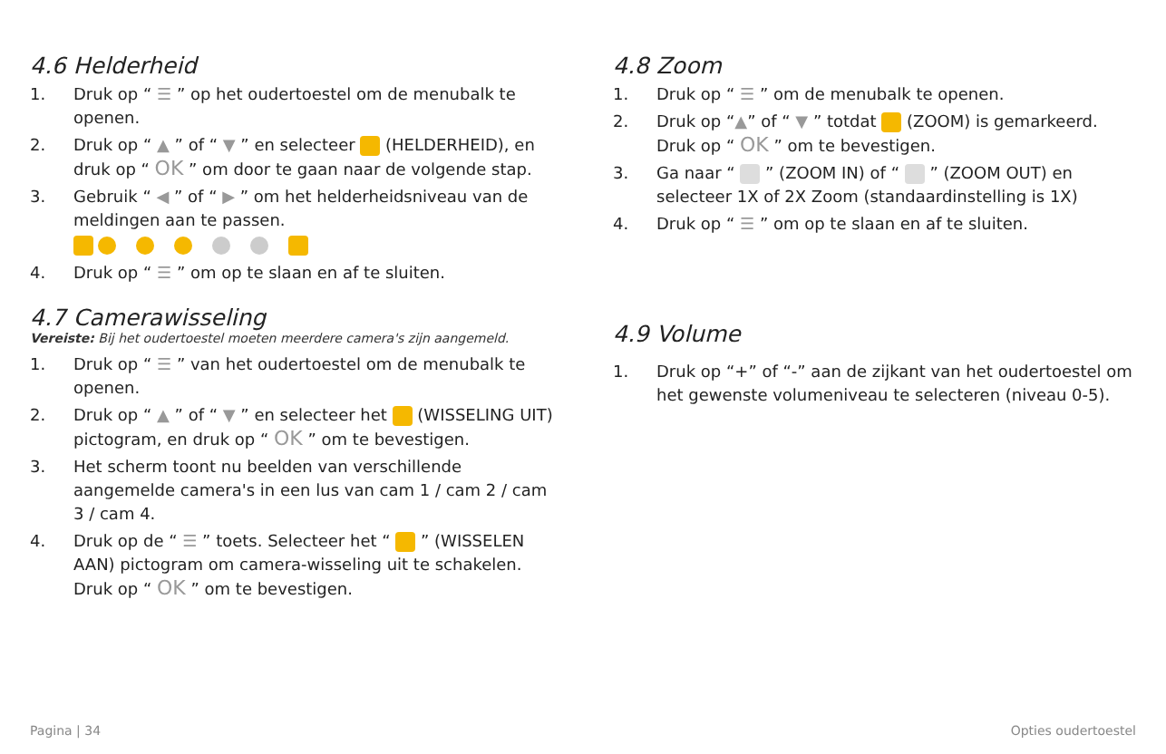4.6 Helderheid
1. Druk op “ ☰ ” op het oudertoestel om de menubalk te openen.
2. Druk op “ ▲ ” of “ ▼ ” en selecteer (HELDERHEID), en druk op “ OK ” om door te gaan naar de volgende stap.
3. Gebruik “ ◀ ” of “ ▶ ” om het helderheidsniveau van de meldingen aan te passen.
4. Druk op “ ☰ ” om op te slaan en af te sluiten.
4.7 Camerawisseling
Vereiste: Bij het oudertoestel moeten meerdere camera's zijn aangemeld.
1. Druk op “ ☰ ” van het oudertoestel om de menubalk te openen.
2. Druk op “ ▲ ” of “ ▼ ” en selecteer het (WISSELING UIT) pictogram, en druk op “ OK ” om te bevestigen.
3. Het scherm toont nu beelden van verschillende aangemelde camera's in een lus van cam 1 / cam 2 / cam 3 / cam 4.
4. Druk op de “ ☰ ” toets. Selecteer het “ ” (WISSELEN AAN) pictogram om camera-wisseling uit te schakelen. Druk op “ OK ” om te bevestigen.
4.8 Zoom
1. Druk op “ ☰ ” om de menubalk te openen.
2. Druk op “▲” of “ ▼ ” totdat (ZOOM) is gemarkeerd. Druk op “ OK ” om te bevestigen.
3. Ga naar “ ” (ZOOM IN) of “ ” (ZOOM OUT) en selecteer 1X of 2X Zoom (standaardinstelling is 1X)
4. Druk op “ ☰ ” om op te slaan en af te sluiten.
4.9 Volume
1. Druk op “+” of “-” aan de zijkant van het oudertoestel om het gewenste volumeniveau te selecteren (niveau 0-5).
Pagina | 34 Opties oudertoestel